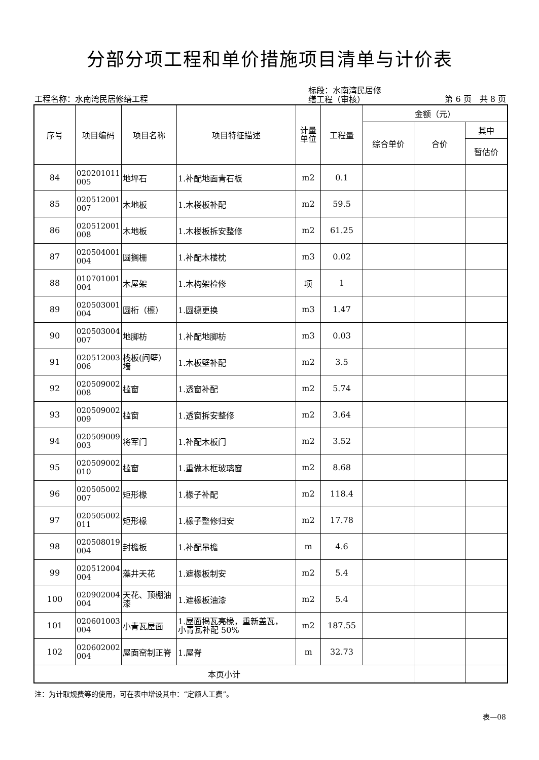分部分项工程和单价措施项目清单与计价表
工程名称：水南湾民居修缮工程
标段：水南湾民居修
缮工程（审核）
第 6 页　共 8 页
| 序号 | 项目编码 | 项目名称 | 项目特征描述 | 计量 单位 | 工程量 | 金额（元） | | |
| --- | --- | --- | --- | --- | --- | --- | --- | --- |
| | | | | | | 综合单价 | 合价 | 其中 |
| | | | | | | | | 暂估价 |
| 84 | 020201011 005 | 地坪石 | 1.补配地面青石板 | m2 | 0.1 | | | |
| 85 | 020512001 007 | 木地板 | 1.木楼板补配 | m2 | 59.5 | | | |
| 86 | 020512001 008 | 木地板 | 1.木楼板拆安整修 | m2 | 61.25 | | | |
| 87 | 020504001 004 | 圆搁栅 | 1.补配木楼枕 | m3 | 0.02 | | | |
| 88 | 010701001 004 | 木屋架 | 1.木构架检修 | 项 | 1 | | | |
| 89 | 020503001 004 | 圆桁（檩） | 1.圆檩更换 | m3 | 1.47 | | | |
| 90 | 020503004 007 | 地脚枋 | 1.补配地脚枋 | m3 | 0.03 | | | |
| 91 | 020512003 006 | 栈板(间壁） 墙 | 1.木板壁补配 | m2 | 3.5 | | | |
| 92 | 020509002 008 | 槛窗 | 1.透窗补配 | m2 | 5.74 | | | |
| 93 | 020509002 009 | 槛窗 | 1.透窗拆安整修 | m2 | 3.64 | | | |
| 94 | 020509009 003 | 将军门 | 1.补配木板门 | m2 | 3.52 | | | |
| 95 | 020509002 010 | 槛窗 | 1.重做木框玻璃窗 | m2 | 8.68 | | | |
| 96 | 020505002 007 | 矩形椽 | 1.椽子补配 | m2 | 118.4 | | | |
| 97 | 020505002 011 | 矩形椽 | 1.椽子整修归安 | m2 | 17.78 | | | |
| 98 | 020508019 004 | 封檐板 | 1.补配吊檐 | m | 4.6 | | | |
| 99 | 020512004 004 | 藻井天花 | 1.遮椽板制安 | m2 | 5.4 | | | |
| 100 | 020902004 004 | 天花、顶棚油 漆 | 1.遮椽板油漆 | m2 | 5.4 | | | |
| 101 | 020601003 004 | 小青瓦屋面 | 1.屋面揭瓦亮椽，重新盖瓦， 小青瓦补配 50% | m2 | 187.55 | | | |
| 102 | 020602002 004 | 屋面窑制正脊 | 1.屋脊 | m | 32.73 | | | |
| 本页小计 | | | | | | | | |
注：为计取规费等的使用，可在表中增设其中：“定额人工费”。
表—08